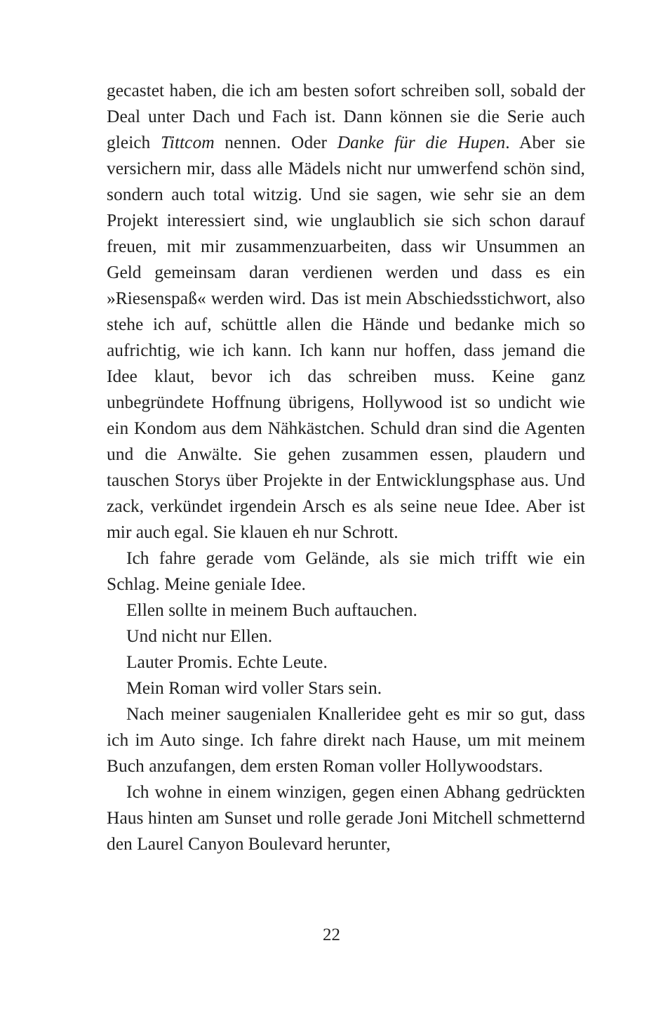gecastet haben, die ich am besten sofort schreiben soll, sobald der Deal unter Dach und Fach ist. Dann können sie die Serie auch gleich Tittcom nennen. Oder Danke für die Hupen. Aber sie versichern mir, dass alle Mädels nicht nur umwerfend schön sind, sondern auch total witzig. Und sie sagen, wie sehr sie an dem Projekt interessiert sind, wie unglaublich sie sich schon darauf freuen, mit mir zusammenzuarbeiten, dass wir Unsummen an Geld gemeinsam daran verdienen werden und dass es ein »Riesenspaß« werden wird. Das ist mein Abschiedsstichwort, also stehe ich auf, schüttle allen die Hände und bedanke mich so aufrichtig, wie ich kann. Ich kann nur hoffen, dass jemand die Idee klaut, bevor ich das schreiben muss. Keine ganz unbegründete Hoffnung übrigens, Hollywood ist so undicht wie ein Kondom aus dem Nähkästchen. Schuld dran sind die Agenten und die Anwälte. Sie gehen zusammen essen, plaudern und tauschen Storys über Projekte in der Entwicklungsphase aus. Und zack, verkündet irgendein Arsch es als seine neue Idee. Aber ist mir auch egal. Sie klauen eh nur Schrott.
Ich fahre gerade vom Gelände, als sie mich trifft wie ein Schlag. Meine geniale Idee.
Ellen sollte in meinem Buch auftauchen.
Und nicht nur Ellen.
Lauter Promis. Echte Leute.
Mein Roman wird voller Stars sein.
Nach meiner saugenialen Knalleridee geht es mir so gut, dass ich im Auto singe. Ich fahre direkt nach Hause, um mit meinem Buch anzufangen, dem ersten Roman voller Hollywoodstars.
Ich wohne in einem winzigen, gegen einen Abhang gedrückten Haus hinten am Sunset und rolle gerade Joni Mitchell schmetternd den Laurel Canyon Boulevard herunter,
22